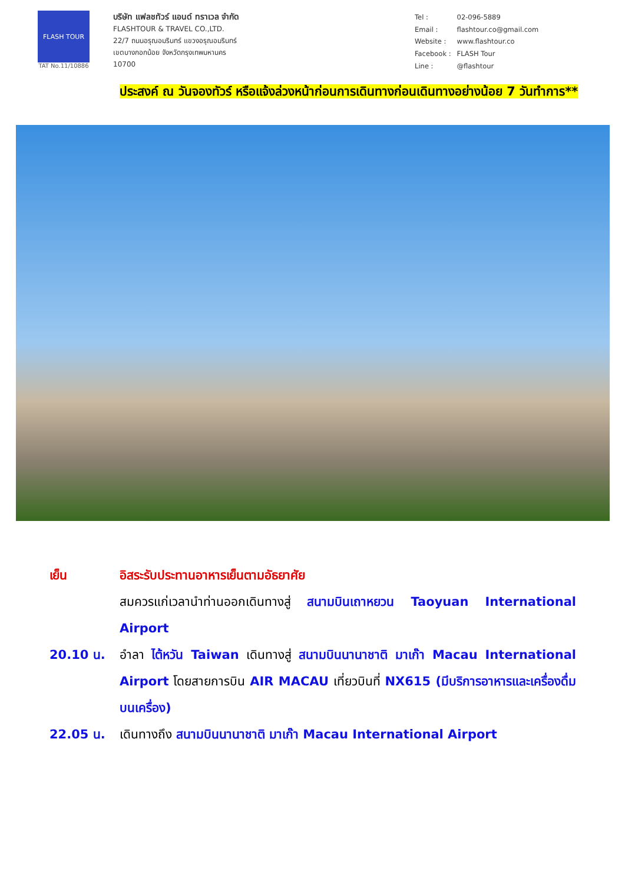FLASH TOUR
TAT No.11/10886
บริษัท แฟลชทัวร์ แอนด์ ทราเวล จำกัด
FLASHTOUR & TRAVEL CO.,LTD.
22/7 ถนนอรุณอมรินทร์ แขวงอรุณอมรินทร์
เขตบางกอกน้อย จังหวัดกรุงเทพมหานคร
10700
| Tel : | 02-096-5889 |
| Email : | flashtour.co@gmail.com |
| Website : | www.flashtour.co |
| Facebook : | FLASH Tour |
| Line : | @flashtour |
ประสงค์ ณ วันจองทัวร์ หรือแจ้งล่วงหน้าก่อนการเดินทางก่อนเดินทางอย่างน้อย 7 วันทำการ**
เย็น อิสระรับประทานอาหารเย็นตามอัธยาศัย
สมควรแก่เวลานำท่านออกเดินทางสู่ สนามบินเถาหยวน Taoyuan International Airport
20.10 น. อำลา ไต้หวัน Taiwan เดินทางสู่ สนามบินนานาชาติ มาเก๊า Macau International Airport โดยสายการบิน AIR MACAU เที่ยวบินที่ NX615 (มีบริการอาหารและเครื่องดื่มบนเครื่อง)
22.05 น. เดินทางถึง สนามบินนานาชาติ มาเก๊า Macau International Airport